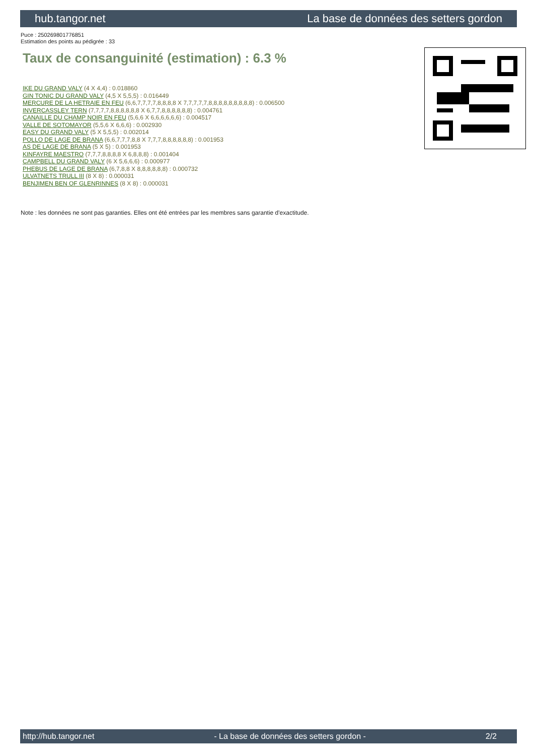hub.tangor.net La base de données des setters gordon
Puce : 250269801776851
Estimation des points au pédigrée : 33
Taux de consanguinité (estimation) : 6.3 %
IKE DU GRAND VALY (4 X 4,4) : 0.018860
GIN TONIC DU GRAND VALY (4,5 X 5,5,5) : 0.016449
MERCURE DE LA HETRAIE EN FEU (6,6,7,7,7,7,8,8,8,8 X 7,7,7,7,7,8,8,8,8,8,8,8,8,8) : 0.006500
INVERCASSLEY TERN (7,7,7,7,8,8,8,8,8,8 X 6,7,7,8,8,8,8,8,8) : 0.004761
CANAILLE DU CHAMP NOIR EN FEU (5,6,6 X 6,6,6,6,6,6) : 0.004517
VALLE DE SOTOMAYOR (5,5,6 X 6,6,6) : 0.002930
EASY DU GRAND VALY (5 X 5,5,5) : 0.002014
POLLO DE LAGE DE BRANA (6,6,7,7,7,8,8 X 7,7,7,8,8,8,8,8,8) : 0.001953
AS DE LAGE DE BRANA (5 X 5) : 0.001953
KINFAYRE MAESTRO (7,7,7,8,8,8,8 X 6,8,8,8) : 0.001404
CAMPBELL DU GRAND VALY (6 X 5,6,6,6) : 0.000977
PHEBUS DE LAGE DE BRANA (6,7,8,8 X 8,8,8,8,8,8) : 0.000732
ULVATNETS TRULL III (8 X 8) : 0.000031
BENJIMEN BEN OF GLENRINNES (8 X 8) : 0.000031
Note : les données ne sont pas garanties. Elles ont été entrées par les membres sans garantie d'exactitude.
http://hub.tangor.net - La base de données des setters gordon - 2/2